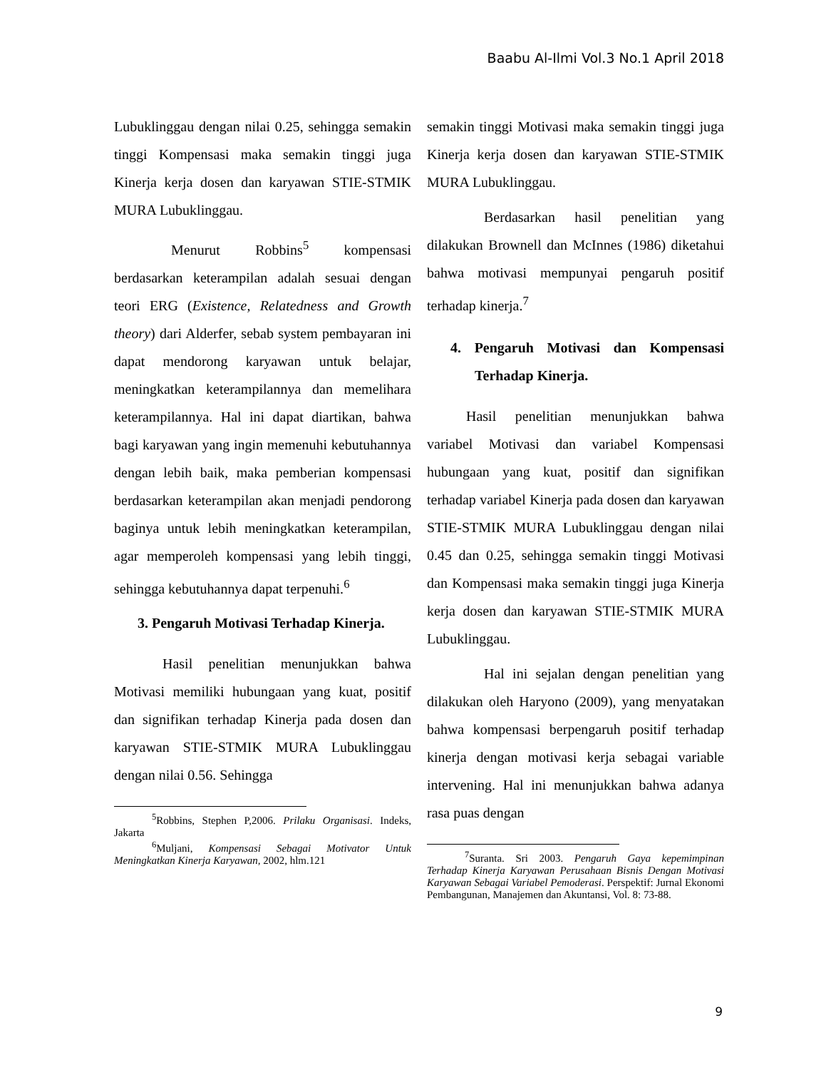Baabu Al-Ilmi Vol.3 No.1 April 2018
Lubuklinggau dengan nilai 0.25, sehingga semakin tinggi Kompensasi maka semakin tinggi juga Kinerja kerja dosen dan karyawan STIE-STMIK MURA Lubuklinggau.
Menurut Robbins<sup>5</sup> kompensasi berdasarkan keterampilan adalah sesuai dengan teori ERG (Existence, Relatedness and Growth theory) dari Alderfer, sebab system pembayaran ini dapat mendorong karyawan untuk belajar, meningkatkan keterampilannya dan memelihara keterampilannya. Hal ini dapat diartikan, bahwa bagi karyawan yang ingin memenuhi kebutuhannya dengan lebih baik, maka pemberian kompensasi berdasarkan keterampilan akan menjadi pendorong baginya untuk lebih meningkatkan keterampilan, agar memperoleh kompensasi yang lebih tinggi, sehingga kebutuhannya dapat terpenuhi.<sup>6</sup>
3. Pengaruh Motivasi Terhadap Kinerja.
Hasil penelitian menunjukkan bahwa Motivasi memiliki hubungaan yang kuat, positif dan signifikan terhadap Kinerja pada dosen dan karyawan STIE-STMIK MURA Lubuklinggau dengan nilai 0.56. Sehingga
<sup>5</sup> Robbins, Stephen P,2006. Prilaku Organisasi. Indeks, Jakarta
<sup>6</sup> Muljani, Kompensasi Sebagai Motivator Untuk Meningkatkan Kinerja Karyawan, 2002, hlm.121
semakin tinggi Motivasi maka semakin tinggi juga Kinerja kerja dosen dan karyawan STIE-STMIK MURA Lubuklinggau.
Berdasarkan hasil penelitian yang dilakukan Brownell dan McInnes (1986) diketahui bahwa motivasi mempunyai pengaruh positif terhadap kinerja.<sup>7</sup>
4. Pengaruh Motivasi dan Kompensasi Terhadap Kinerja.
Hasil penelitian menunjukkan bahwa variabel Motivasi dan variabel Kompensasi hubungaan yang kuat, positif dan signifikan terhadap variabel Kinerja pada dosen dan karyawan STIE-STMIK MURA Lubuklinggau dengan nilai 0.45 dan 0.25, sehingga semakin tinggi Motivasi dan Kompensasi maka semakin tinggi juga Kinerja kerja dosen dan karyawan STIE-STMIK MURA Lubuklinggau.
Hal ini sejalan dengan penelitian yang dilakukan oleh Haryono (2009), yang menyatakan bahwa kompensasi berpengaruh positif terhadap kinerja dengan motivasi kerja sebagai variable intervening. Hal ini menunjukkan bahwa adanya rasa puas dengan
<sup>7</sup> Suranta. Sri 2003. Pengaruh Gaya kepemimpinan Terhadap Kinerja Karyawan Perusahaan Bisnis Dengan Motivasi Karyawan Sebagai Variabel Pemoderasi. Perspektif: Jurnal Ekonomi Pembangunan, Manajemen dan Akuntansi, Vol. 8: 73-88.
9